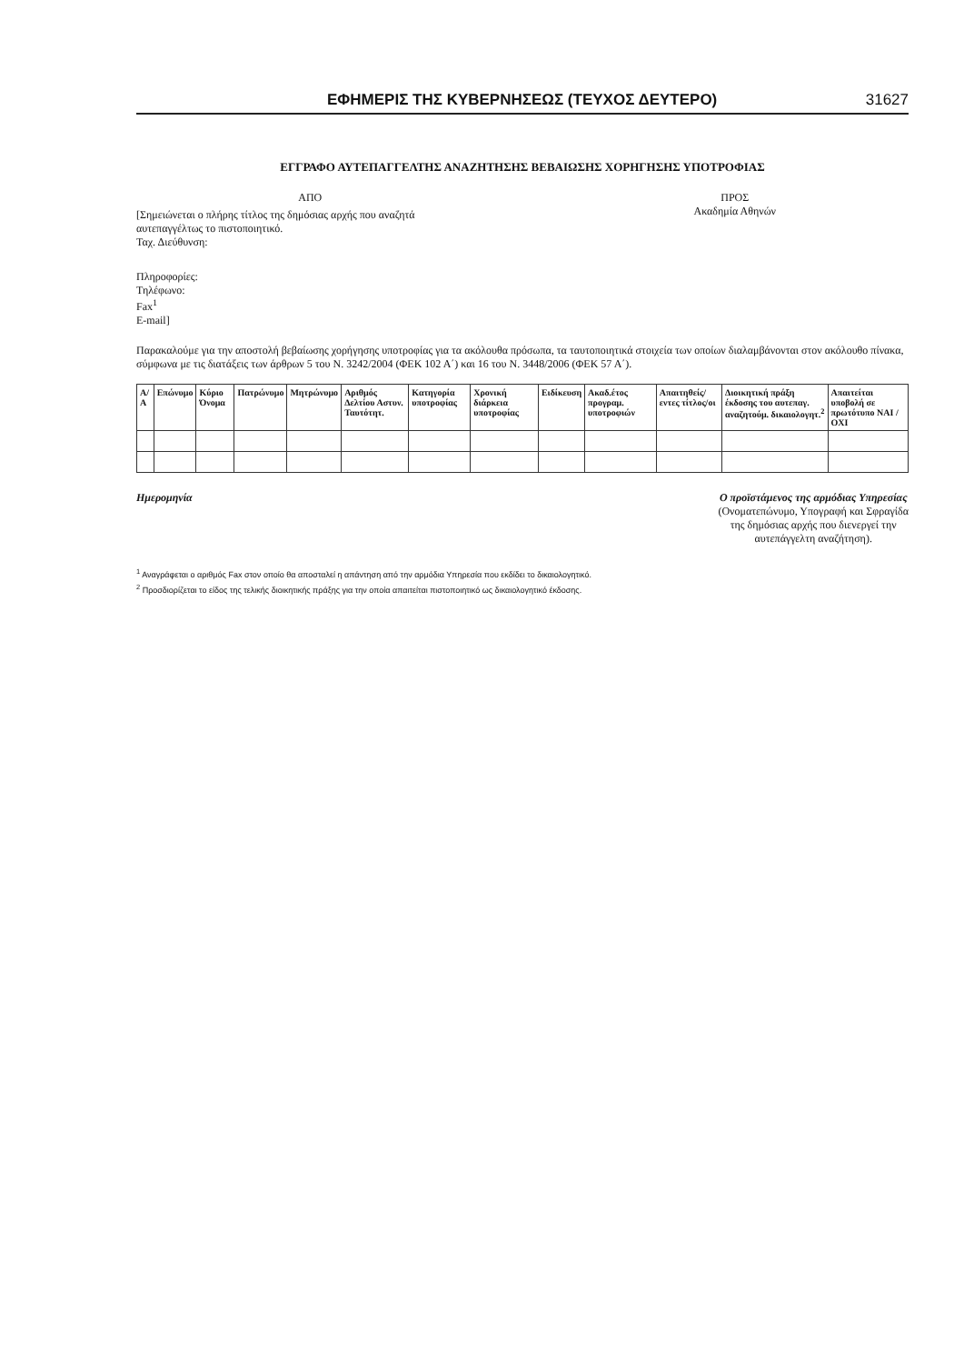ΕΦΗΜΕΡΙΣ ΤΗΣ ΚΥΒΕΡΝΗΣΕΩΣ (ΤΕΥΧΟΣ ΔΕΥΤΕΡΟ) 31627
ΕΓΓΡΑΦΟ ΑΥΤΕΠΑΓΓΕΛΤΗΣ ΑΝΑΖΗΤΗΣΗΣ ΒΕΒΑΙΩΣΗΣ ΧΟΡΗΓΗΣΗΣ ΥΠΟΤΡΟΦΙΑΣ
ΑΠΟ
[Σημειώνεται ο πλήρης τίτλος της δημόσιας αρχής που αναζητά αυτεπαγγέλτως το πιστοποιητικό.
Ταχ. Διεύθυνση:
Πληροφορίες:
Τηλέφωνο:
Fax<sup>1</sup>
E-mail]
ΠΡΟΣ
Ακαδημία Αθηνών
Παρακαλούμε για την αποστολή βεβαίωσης χορήγησης υποτροφίας για τα ακόλουθα πρόσωπα, τα ταυτοποιητικά στοιχεία των οποίων διαλαμβάνονται στον ακόλουθο πίνακα, σύμφωνα με τις διατάξεις των άρθρων 5 του Ν. 3242/2004 (ΦΕΚ 102 Α΄) και 16 του Ν. 3448/2006 (ΦΕΚ 57 Α΄).
| Α/Α | Επώνυμο | Κύριο Όνομα | Πατρώνυμο | Μητρώνυμο | Αριθμός Δελτίου Αστυν. Ταυτότητ. | Κατηγορία υποτροφίας | Χρονική διάρκεια υποτροφίας | Ειδίκευση | Ακαδ.έτος προγραμ. υποτροφιών | Απαιτηθείς/εντες τίτλος/οι | Διοικητική πράξη έκδοσης του αυτεπαγ. αναζητούμ. δικαιολογητ.<sup>2</sup> | Απαιτείται υποβολή σε πρωτότυπο ΝΑΙ / ΟΧΙ |
| --- | --- | --- | --- | --- | --- | --- | --- | --- | --- | --- | --- | --- |
Ημερομηνία Ο προϊστάμενος της αρμόδιας Υπηρεσίας
(Ονοματεπώνυμο, Υπογραφή και Σφραγίδα
της δημόσιας αρχής που διενεργεί την
αυτεπάγγελτη αναζήτηση).
<sup>1</sup> Αναγράφεται ο αριθμός Fax στον οποίο θα αποσταλεί η απάντηση από την αρμόδια Υπηρεσία που εκδίδει το δικαιολογητικό.
<sup>2</sup> Προσδιορίζεται το είδος της τελικής διοικητικής πράξης για την οποία απαιτείται πιστοποιητικό ως δικαιολογητικό έκδοσης.